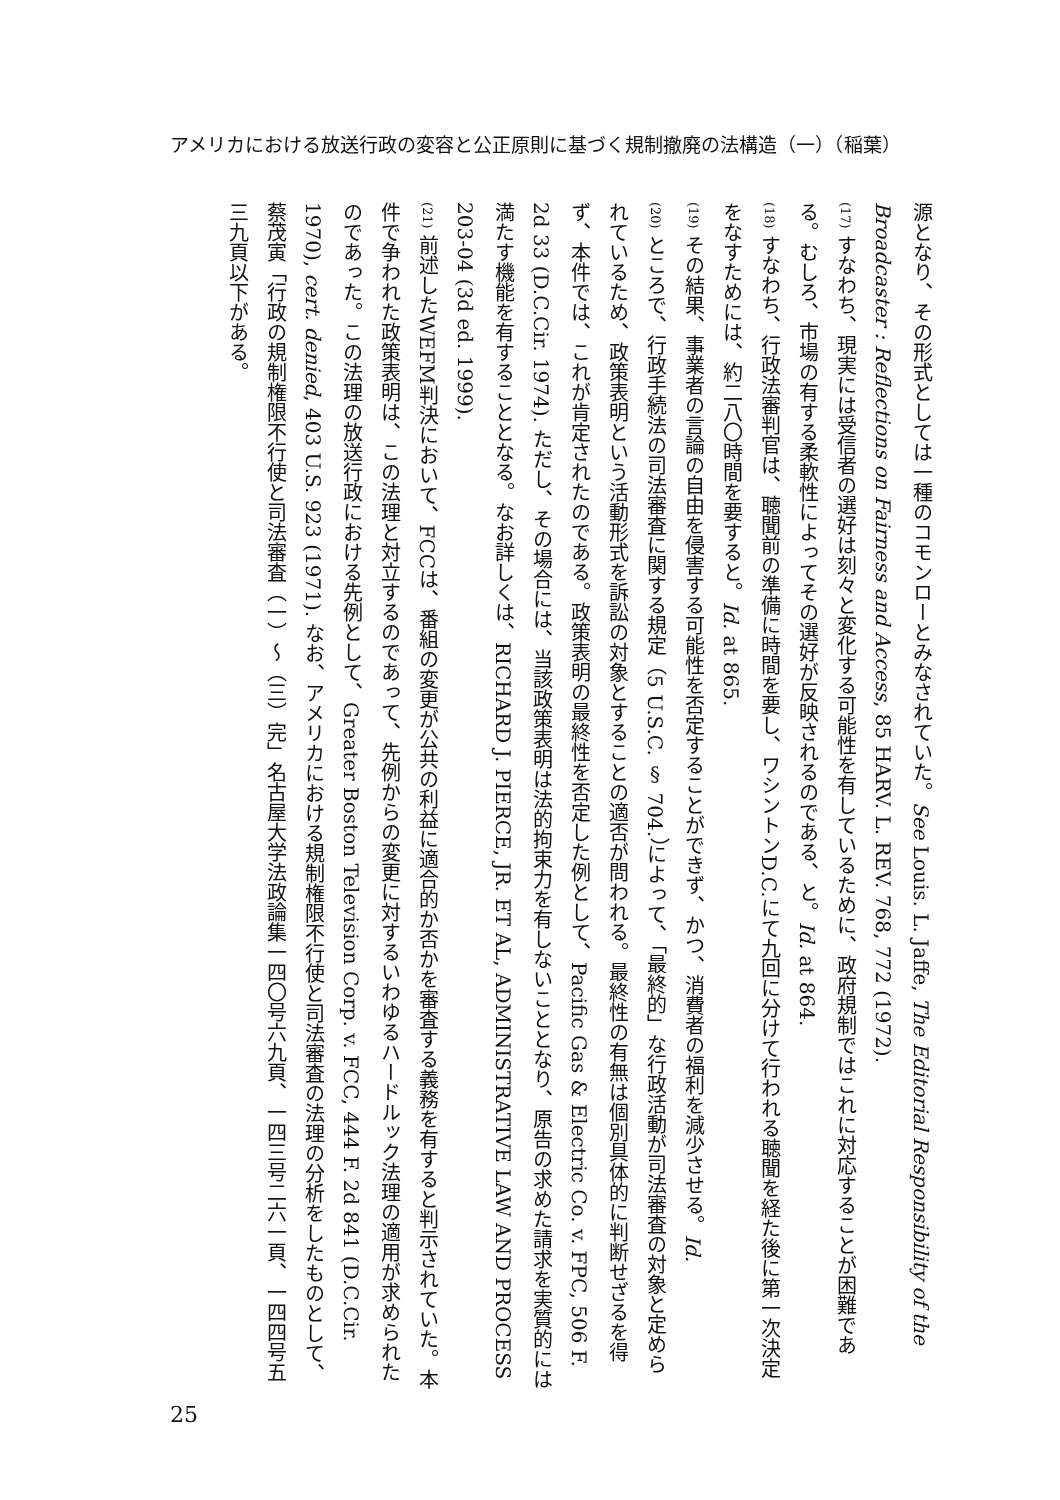アメリカにおける放送行政の変容と公正原則に基づく規制撤廃の法構造（一）（稲葉）
源となり、その形式としては一種のコモンローとみなされていた。See Louis. L. Jaffe, The Editorial Responsibility of the Broadcaster : Reflections on Fairness and Access, 85 HARV. L. REV. 768, 772 (1972).
(17) すなわち、現実には受信者の選好は刻々と変化する可能性を有しているために、政府規制ではこれに対応することが困難である。むしろ、市場の有する柔軟性によってその選好が反映されるのである、と。Id. at 864.
(18) すなわち、行政法審判官は、聴聞前の準備に時間を要し、ワシントンD.C.にて九回に分けて行われる聴聞を経た後に第一次決定をなすためには、約二八〇時間を要すると。Id. at 865.
(19) その結果、事業者の言論の自由を侵害する可能性を否定することができず、かつ、消費者の福利を減少させる。Id.
(20) ところで、行政手続法の司法審査に関する規定（5 U.S.C. § 704.）によって、「最終的」な行政活動が司法審査の対象と定められているため、政策表明という活動形式を訴訟の対象とすることの適否が問われる。最終性の有無は個別具体的に判断せざるを得ず、本件では、これが肯定されたのである。政策表明の最終性を否定した例として、Pacific Gas & Electric Co. v. FPC, 506 F. 2d 33 (D.C.Cir. 1974). ただし、その場合には、当該政策表明は法的拘束力を有しないこととなり、原告の求めた請求を実質的には満たす機能を有することとなる。なお詳しくは、RICHARD J. PIERCE, JR. ET AL, ADMINISTRATIVE LAW AND PROCESS 203-04 (3d ed. 1999).
(21) 前述したWEFM判決において、FCCは、番組の変更が公共の利益に適合的か否かを審査する義務を有すると判示されていた。本件で争われた政策表明は、この法理と対立するのであって、先例からの変更に対するいわゆるハードルック法理の適用が求められたのであった。この法理の放送行政における先例として、Greater Boston Television Corp. v. FCC, 444 F. 2d 841 (D.C.Cir. 1970), cert. denied, 403 U.S. 923 (1971). なお、アメリカにおける規制権限不行使と司法審査の法理の分析をしたものとして、蔡茂寅「行政の規制権限不行使と司法審査（一）〜（三）完」名古屋大学法政論集一四〇号六九頁、一四三号二六一頁、一四四号五三九頁以下がある。
25